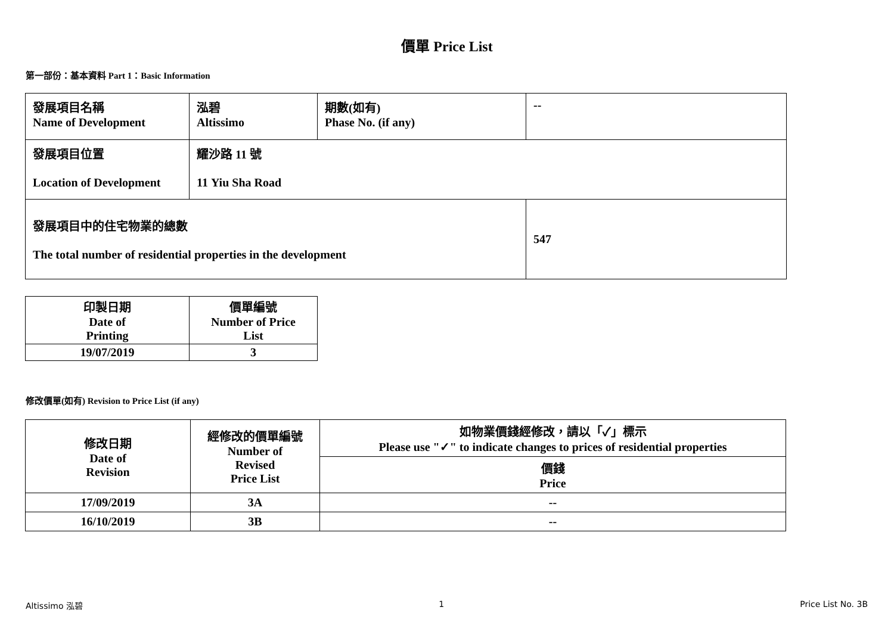價單 Price List
第一部份：基本資料 Part 1：Basic Information
| 發展項目名稱 Name of Development | 泓碧 Altissimo | 期數(如有) Phase No. (if any) | -- |
| 發展項目位置 Location of Development | 耀沙路 11 號 11 Yiu Sha Road | | |
| 發展項目中的住宅物業的總數 The total number of residential properties in the development | | | 547 |
| 印製日期 Date of Printing | 價單編號 Number of Price List |
| 19/07/2019 | 3 |
修改價單(如有) Revision to Price List (if any)
| 修改日期 Date of Revision | 經修改的價單編號 Number of Revised Price List | 如物業價錢經修改，請以「✓」標示 Please use "✓" to indicate changes to prices of residential properties |
| | | 價錢 Price |
| 17/09/2019 | 3A | -- |
| 16/10/2019 | 3B | -- |
Altissimo 泓碧 1 Price List No. 3B